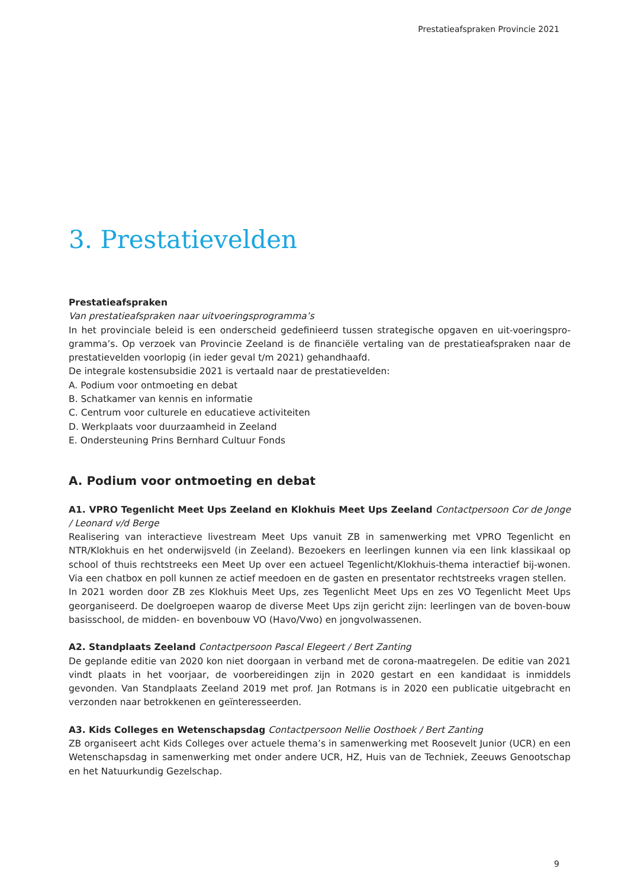Prestatieafspraken Provincie 2021
3. Prestatievelden
Prestatieafspraken
Van prestatieafspraken naar uitvoeringsprogramma’s
In het provinciale beleid is een onderscheid gedefinieerd tussen strategische opgaven en uit-voeringspro-gramma’s. Op verzoek van Provincie Zeeland is de financiële vertaling van de prestatieafspraken naar de prestatievelden voorlopig (in ieder geval t/m 2021) gehandhaafd.
De integrale kostensubsidie 2021 is vertaald naar de prestatievelden:
A. Podium voor ontmoeting en debat
B. Schatkamer van kennis en informatie
C. Centrum voor culturele en educatieve activiteiten
D. Werkplaats voor duurzaamheid in Zeeland
E. Ondersteuning Prins Bernhard Cultuur Fonds
A. Podium voor ontmoeting en debat
A1. VPRO Tegenlicht Meet Ups Zeeland en Klokhuis Meet Ups Zeeland Contactpersoon Cor de Jonge / Leonard v/d Berge
Realisering van interactieve livestream Meet Ups vanuit ZB in samenwerking met VPRO Tegenlicht en NTR/Klokhuis en het onderwijsveld (in Zeeland). Bezoekers en leerlingen kunnen via een link klassikaal op school of thuis rechtstreeks een Meet Up over een actueel Tegenlicht/Klokhuis-thema interactief bij-wonen. Via een chatbox en poll kunnen ze actief meedoen en de gasten en presentator rechtstreeks vragen stellen.
In 2021 worden door ZB zes Klokhuis Meet Ups, zes Tegenlicht Meet Ups en zes VO Tegenlicht Meet Ups georganiseerd. De doelgroepen waarop de diverse Meet Ups zijn gericht zijn: leerlingen van de boven-bouw basisschool, de midden- en bovenbouw VO (Havo/Vwo) en jongvolwassenen.
A2. Standplaats Zeeland Contactpersoon Pascal Elegeert / Bert Zanting
De geplande editie van 2020 kon niet doorgaan in verband met de corona-maatregelen. De editie van 2021 vindt plaats in het voorjaar, de voorbereidingen zijn in 2020 gestart en een kandidaat is inmiddels gevonden. Van Standplaats Zeeland 2019 met prof. Jan Rotmans is in 2020 een publicatie uitgebracht en verzonden naar betrokkenen en geïnteresseerden.
A3. Kids Colleges en Wetenschapsdag Contactpersoon Nellie Oosthoek / Bert Zanting
ZB organiseert acht Kids Colleges over actuele thema’s in samenwerking met Roosevelt Junior (UCR) en een Wetenschapsdag in samenwerking met onder andere UCR, HZ, Huis van de Techniek, Zeeuws Genootschap en het Natuurkundig Gezelschap.
9